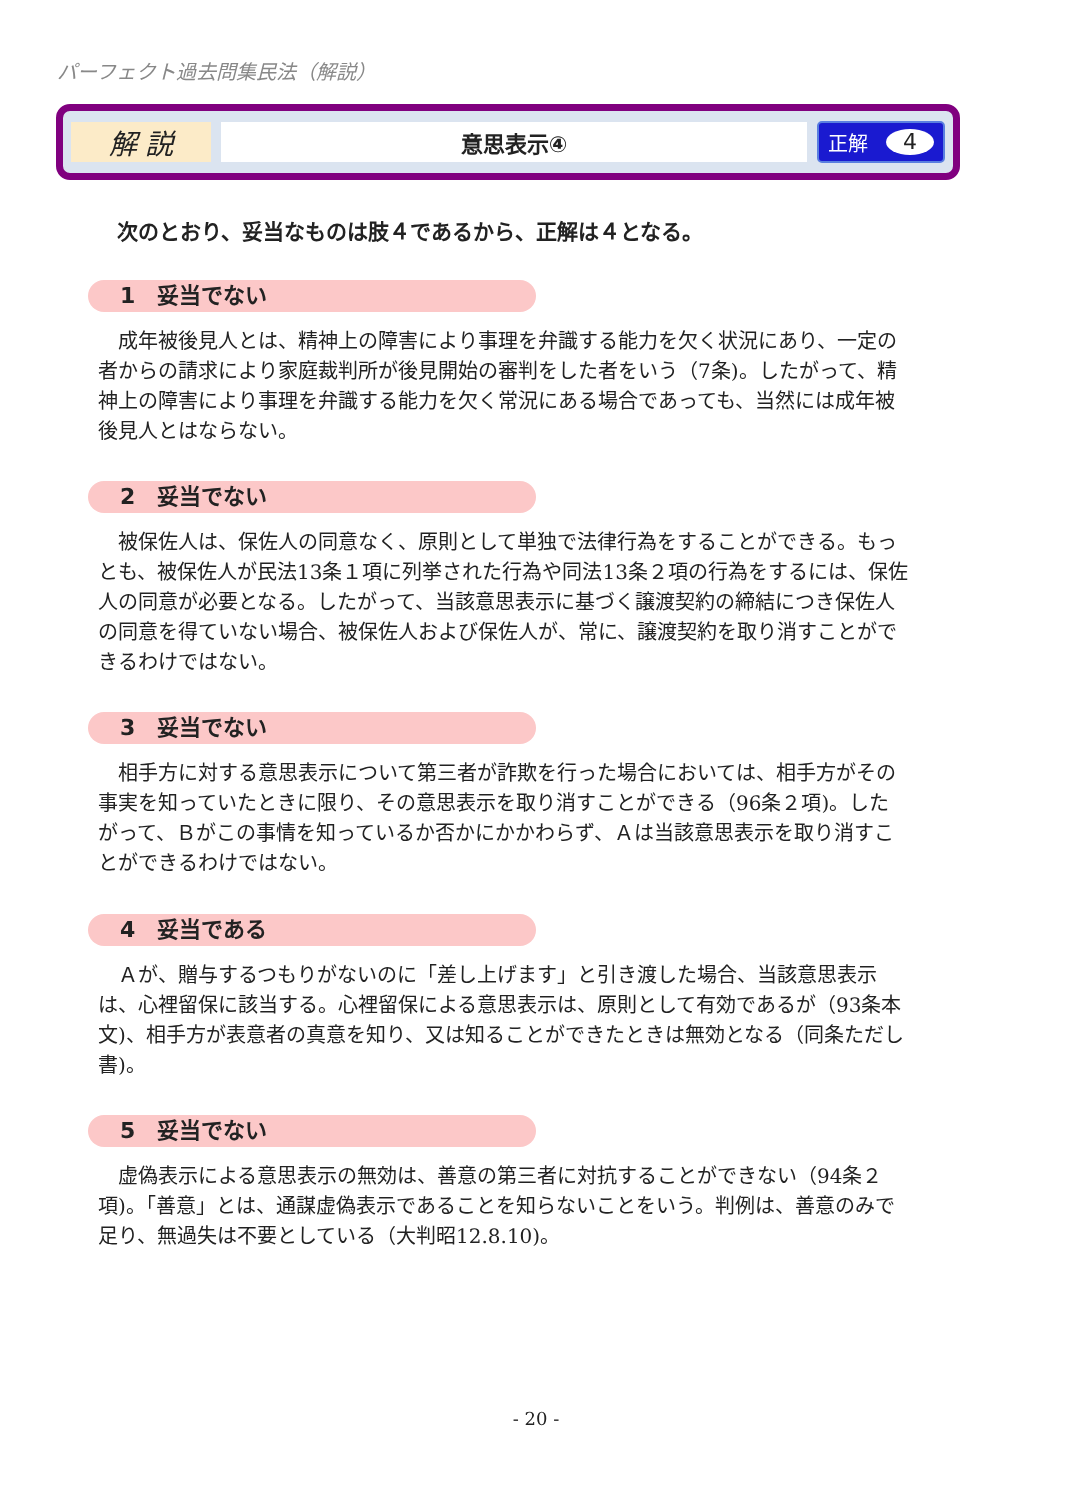パーフェクト過去問集民法（解説）
解 説
意思表示④
正解 4
次のとおり、妥当なものは肢４であるから、正解は４となる。
1　妥当でない
成年被後見人とは、精神上の障害により事理を弁識する能力を欠く状況にあり、一定の者からの請求により家庭裁判所が後見開始の審判をした者をいう（7条)。したがって、精神上の障害により事理を弁識する能力を欠く常況にある場合であっても、当然には成年被後見人とはならない。
2　妥当でない
被保佐人は、保佐人の同意なく、原則として単独で法律行為をすることができる。もっとも、被保佐人が民法13条１項に列挙された行為や同法13条２項の行為をするには、保佐人の同意が必要となる。したがって、当該意思表示に基づく譲渡契約の締結につき保佐人の同意を得ていない場合、被保佐人および保佐人が、常に、譲渡契約を取り消すことができるわけではない。
3　妥当でない
相手方に対する意思表示について第三者が詐欺を行った場合においては、相手方がその事実を知っていたときに限り、その意思表示を取り消すことができる（96条２項)。したがって、Ｂがこの事情を知っているか否かにかかわらず、Ａは当該意思表示を取り消すことができるわけではない。
4　妥当である
Ａが、贈与するつもりがないのに「差し上げます」と引き渡した場合、当該意思表示は、心裡留保に該当する。心裡留保による意思表示は、原則として有効であるが（93条本文)、相手方が表意者の真意を知り、又は知ることができたときは無効となる（同条ただし書)。
5　妥当でない
虚偽表示による意思表示の無効は、善意の第三者に対抗することができない（94条２項)。「善意」とは、通謀虚偽表示であることを知らないことをいう。判例は、善意のみで足り、無過失は不要としている（大判昭12.8.10)。
- 20 -